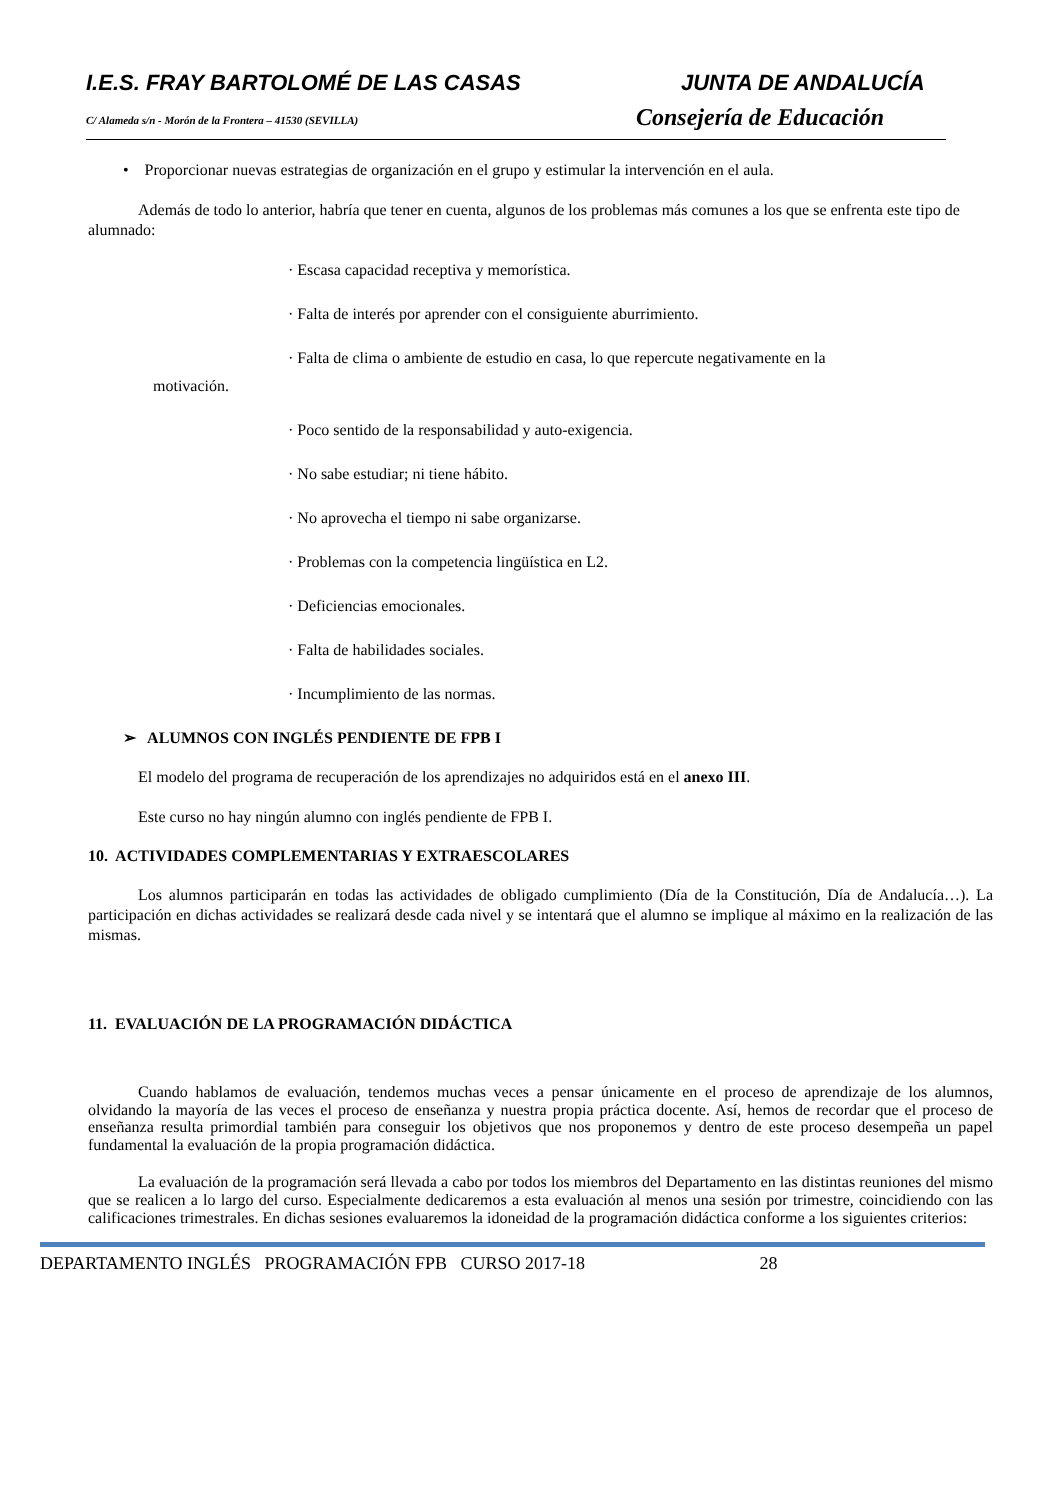I.E.S. FRAY BARTOLOMÉ DE LAS CASAS JUNTA DE ANDALUCÍA
C/ Alameda s/n - Morón de la Frontera – 41530 (SEVILLA)
Consejería de Educación
• Proporcionar nuevas estrategias de organización en el grupo y estimular la intervención en el aula.
Además de todo lo anterior, habría que tener en cuenta, algunos de los problemas más comunes a los que se enfrenta este tipo de alumnado:
· Escasa capacidad receptiva y memorística.
· Falta de interés por aprender con el consiguiente aburrimiento.
· Falta de clima o ambiente de estudio en casa, lo que repercute negativamente en la
motivación.
· Poco sentido de la responsabilidad y auto-exigencia.
· No sabe estudiar; ni tiene hábito.
· No aprovecha el tiempo ni sabe organizarse.
· Problemas con la competencia lingüística en L2.
· Deficiencias emocionales.
· Falta de habilidades sociales.
· Incumplimiento de las normas.
➢ ALUMNOS CON INGLÉS PENDIENTE DE FPB I
El modelo del programa de recuperación de los aprendizajes no adquiridos está en el anexo III.
Este curso no hay ningún alumno con inglés pendiente de FPB I.
10. ACTIVIDADES COMPLEMENTARIAS Y EXTRAESCOLARES
Los alumnos participarán en todas las actividades de obligado cumplimiento (Día de la Constitución, Día de Andalucía…). La participación en dichas actividades se realizará desde cada nivel y se intentará que el alumno se implique al máximo en la realización de las mismas.
11. EVALUACIÓN DE LA PROGRAMACIÓN DIDÁCTICA
Cuando hablamos de evaluación, tendemos muchas veces a pensar únicamente en el proceso de aprendizaje de los alumnos, olvidando la mayoría de las veces el proceso de enseñanza y nuestra propia práctica docente. Así, hemos de recordar que el proceso de enseñanza resulta primordial también para conseguir los objetivos que nos proponemos y dentro de este proceso desempeña un papel fundamental la evaluación de la propia programación didáctica.
La evaluación de la programación será llevada a cabo por todos los miembros del Departamento en las distintas reuniones del mismo que se realicen a lo largo del curso. Especialmente dedicaremos a esta evaluación al menos una sesión por trimestre, coincidiendo con las calificaciones trimestrales. En dichas sesiones evaluaremos la idoneidad de la programación didáctica conforme a los siguientes criterios:
DEPARTAMENTO INGLÉS PROGRAMACIÓN FPB CURSO 2017-18 28